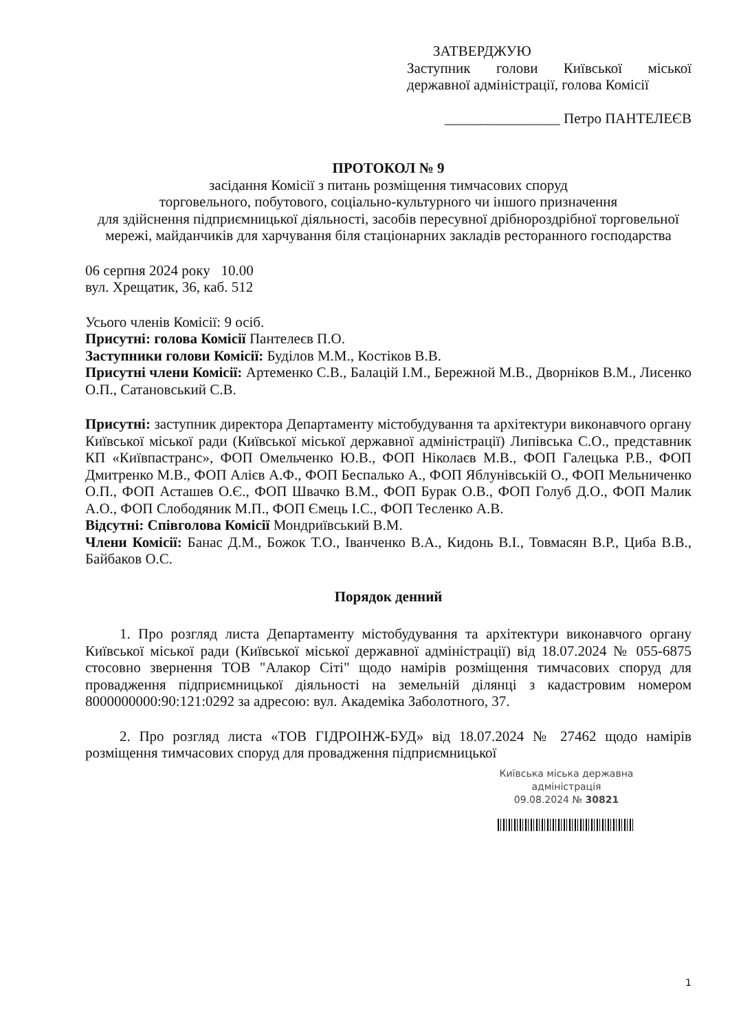ЗАТВЕРДЖУЮ
Заступник голови Київської міської державної адміністрації, голова Комісії
________________ Петро ПАНТЕЛЕЄВ
ПРОТОКОЛ № 9
засідання Комісії з питань розміщення тимчасових споруд
торговельного, побутового, соціально-культурного чи іншого призначення
для здійснення підприємницької діяльності, засобів пересувної дрібнороздрібної торговельної мережі, майданчиків для харчування біля стаціонарних закладів ресторанного господарства
06 серпня 2024 року 10.00
вул. Хрещатик, 36, каб. 512
Усього членів Комісії: 9 осіб.
Присутні: голова Комісії Пантелеєв П.О.
Заступники голови Комісії: Буділов М.М., Костіков В.В.
Присутні члени Комісії: Артеменко С.В., Балацій І.М., Бережной М.В., Дворніков В.М., Лисенко О.П., Сатановський С.В.
Присутні: заступник директора Департаменту містобудування та архітектури виконавчого органу Київської міської ради (Київської міської державної адміністрації) Липівська С.О., представник КП «Київпастранс», ФОП Омельченко Ю.В., ФОП Ніколаєв М.В., ФОП Галецька Р.В., ФОП Дмитренко М.В., ФОП Алієв А.Ф., ФОП Беспалько А., ФОП Яблунівській О., ФОП Мельниченко О.П., ФОП Асташев О.Є., ФОП Швачко В.М., ФОП Бурак О.В., ФОП Голуб Д.О., ФОП Малик А.О., ФОП Слободяник М.П., ФОП Ємець І.С., ФОП Тесленко А.В.
Відсутні: Співголова Комісії Мондриївський В.М.
Члени Комісії: Банас Д.М., Божок Т.О., Іванченко В.А., Кидонь В.І., Товмасян В.Р., Циба В.В., Байбаков О.С.
Порядок денний
1. Про розгляд листа Департаменту містобудування та архітектури виконавчого органу Київської міської ради (Київської міської державної адміністрації) від 18.07.2024 № 055-6875 стосовно звернення ТОВ "Алакор Сіті" щодо намірів розміщення тимчасових споруд для провадження підприємницької діяльності на земельній ділянці з кадастровим номером 8000000000:90:121:0292 за адресою: вул. Академіка Заболотного, 37.
2. Про розгляд листа «ТОВ ГІДРОІНЖ-БУД» від 18.07.2024 № 27462 щодо намірів розміщення тимчасових споруд для провадження підприємницької
Київська міська державна
адміністрація
09.08.2024 № 30821
1